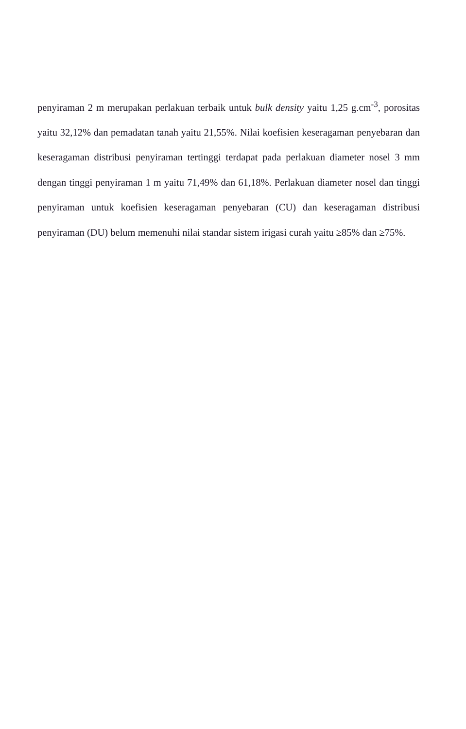penyiraman 2 m merupakan perlakuan terbaik untuk bulk density yaitu 1,25 g.cm<sup>-3</sup>, porositas yaitu 32,12% dan pemadatan tanah yaitu 21,55%. Nilai koefisien keseragaman penyebaran dan keseragaman distribusi penyiraman tertinggi terdapat pada perlakuan diameter nosel 3 mm dengan tinggi penyiraman 1 m yaitu 71,49% dan 61,18%. Perlakuan diameter nosel dan tinggi penyiraman untuk koefisien keseragaman penyebaran (CU) dan keseragaman distribusi penyiraman (DU) belum memenuhi nilai standar sistem irigasi curah yaitu ≥85% dan ≥75%.